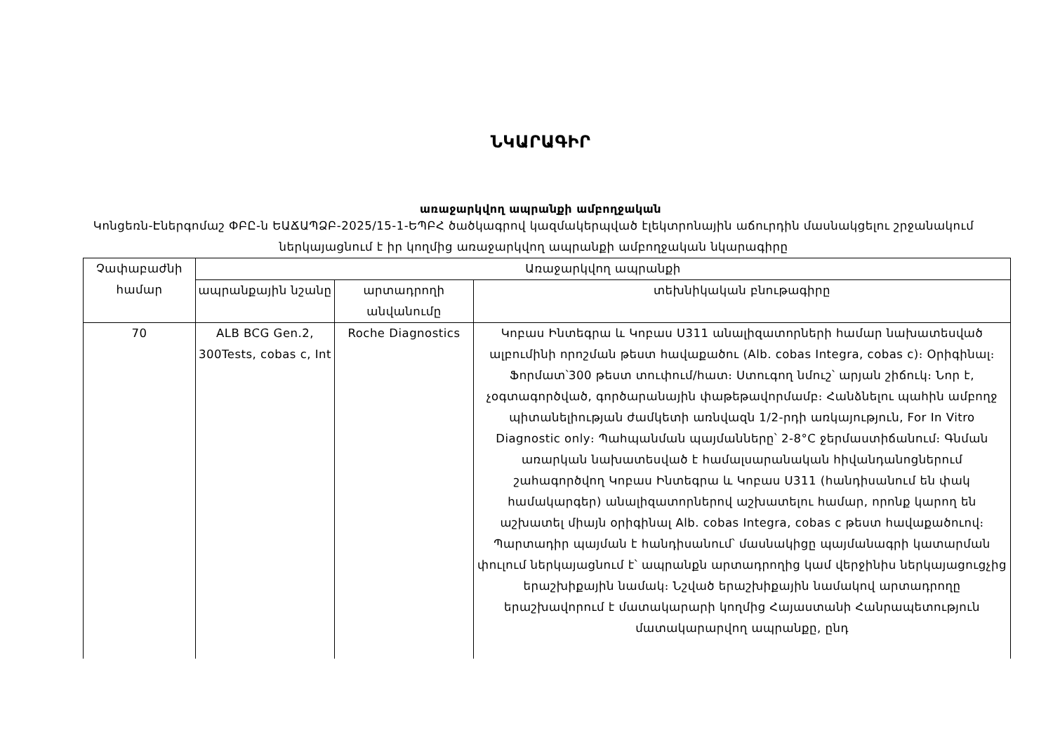ՆԿԱՐԱԳԻՐ
առաջարկվող ապրանքի ամբողջական
Կոնցեռն-Էներգոմաշ ՓԲԸ-ն ԵԱՃԱՊՁԲ-2025/15-1-ԵՊԲՀ ծածկագրով կազմակերպված էլեկտրոնային աճուրդին մասնակցելու շրջանակում ներկայացնում է իր կողմից առաջարկվող ապրանքի ամբողջական նկարագիրը
| Չափաբաժնի համար | Առաջարկվող ապրանքի | | |
| --- | --- | --- | --- |
| | ապրանքային նշանը | արտադրողի անվանումը | տեխնիկական բնութագիրը |
| 70 | ALB BCG Gen.2, 300Tests, cobas c, Int | Roche Diagnostics | Կոբաս Ինտեգրա և Կոբաս Ս311 անալիզատորների համար նախատեսված ալբումինի որոշման թեստ հավաքածու (Alb. cobas Integra, cobas c)։ Օրիգինալ։ Ֆորմատ՝300 թեստ տուփում/հատ։ Ստուգող նմուշ՝ արյան շիճուկ։ Նոր է, չօգտագործված, գործարանային փաթեթավորմամբ։ Հանձնելու պահին ամբողջ պիտանելիության ժամկետի առնվազն 1/2-րդի առկայություն, For In Vitro Diagnostic only։ Պահպանման պայմանները՝ 2-8°C ջերմաստիճանում։ Գնման առարկան նախատեսված է համալսարանական հիվանդանոցներում շահագործվող Կոբաս Ինտեգրա և Կոբաս Ս311 (հանդիսանում են փակ համակարգեր) անալիզատորներով աշխատելու համար, որոնք կարող են աշխատել միայն օրիգինալ Alb. cobas Integra, cobas c թեստ հավաքածուով։ Պարտադիր պայման է հանդիսանում՝ մասնակիցը պայմանագրի կատարման փուլում ներկայացնում է՝ ապրանքն արտադրողից կամ վերջինիս ներկայացուցչից երաշխիքային նամակ։ Նշված երաշխիքային նամակով արտադրողը երաշխավորում է մատակարարի կողմից Հայաստանի Հանրապետություն մատակարարվող ապրանքը, ընդ |